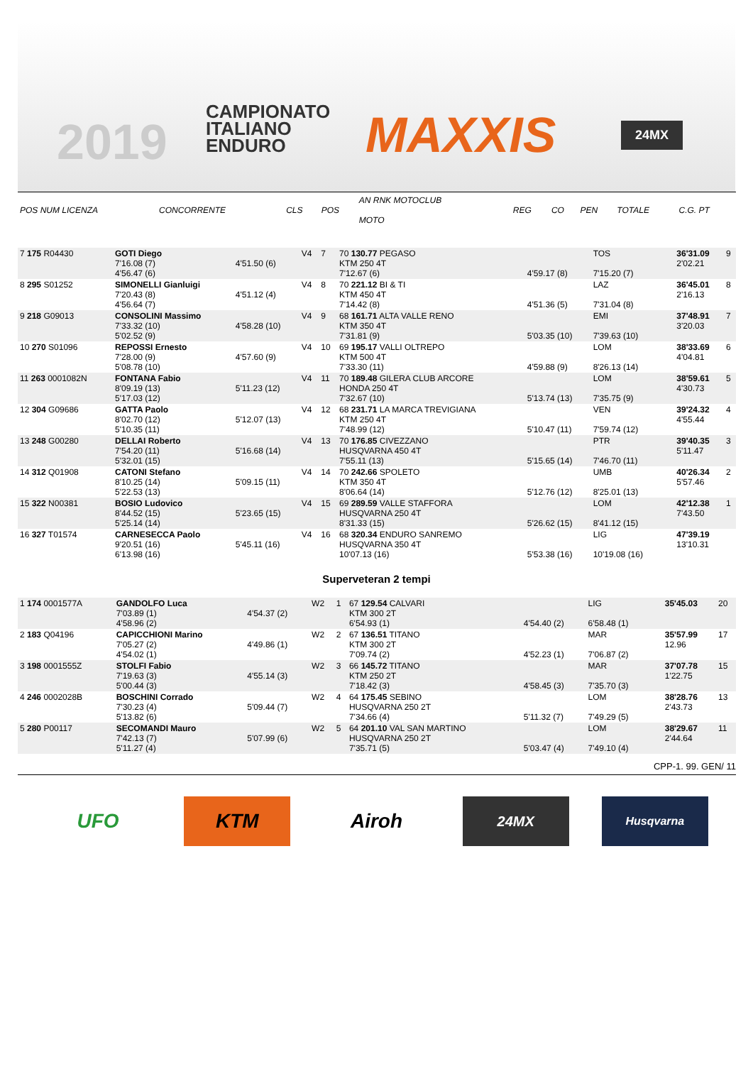2019
CAMPIONATO
ITALIANO
ENDURO
MAXXIS 24MX
| POS NUM LICENZA | CONCORRENTE | | CLS | POS | AN RNK MOTOCLUB MOTO | | REG | CO | PEN | TOTALE | C.G. PT |
| --- | --- | --- | --- | --- | --- | --- | --- | --- | --- | --- | --- |
| 7 175 R04430 | GOTI Diego 7'16.08 (7) 4'56.47 (6) | 4'51.50 (6) | V4 | 7 | 70 130.77 PEGASO KTM 250 4T 7'12.67 (6) | 4'59.17 (8) | TOS 7'15.20 (7) | | | 36'31.09 2'02.21 | 9 |
| 8 295 S01252 | SIMONELLI Gianluigi 7'20.43 (8) 4'56.64 (7) | 4'51.12 (4) | V4 | 8 | 70 221.12 BI & TI KTM 450 4T 7'14.42 (8) | 4'51.36 (5) | LAZ 7'31.04 (8) | | | 36'45.01 2'16.13 | 8 |
| 9 218 G09013 | CONSOLINI Massimo 7'33.32 (10) 5'02.52 (9) | 4'58.28 (10) | V4 | 9 | 68 161.71 ALTA VALLE RENO KTM 350 4T 7'31.81 (9) | 5'03.35 (10) | EMI 7'39.63 (10) | | | 37'48.91 3'20.03 | 7 |
| 10 270 S01096 | REPOSSI Ernesto 7'28.00 (9) 5'08.78 (10) | 4'57.60 (9) | V4 | 10 | 69 195.17 VALLI OLTREPO KTM 500 4T 7'33.30 (11) | 4'59.88 (9) | LOM 8'26.13 (14) | | | 38'33.69 4'04.81 | 6 |
| 11 263 0001082N | FONTANA Fabio 8'09.19 (13) 5'17.03 (12) | 5'11.23 (12) | V4 | 11 | 70 189.48 GILERA CLUB ARCORE HONDA 250 4T 7'32.67 (10) | 5'13.74 (13) | LOM 7'35.75 (9) | | | 38'59.61 4'30.73 | 5 |
| 12 304 G09686 | GATTA Paolo 8'02.70 (12) 5'10.35 (11) | 5'12.07 (13) | V4 | 12 | 68 231.71 LA MARCA TREVIGIANA KTM 250 4T 7'48.99 (12) | 5'10.47 (11) | VEN 7'59.74 (12) | | | 39'24.32 4'55.44 | 4 |
| 13 248 G00280 | DELLAI Roberto 7'54.20 (11) 5'32.01 (15) | 5'16.68 (14) | V4 | 13 | 70 176.85 CIVEZZANO HUSQVARNA 450 4T 7'55.11 (13) | 5'15.65 (14) | PTR 7'46.70 (11) | | | 39'40.35 5'11.47 | 3 |
| 14 312 Q01908 | CATONI Stefano 8'10.25 (14) 5'22.53 (13) | 5'09.15 (11) | V4 | 14 | 70 242.66 SPOLETO KTM 350 4T 8'06.64 (14) | 5'12.76 (12) | UMB 8'25.01 (13) | | | 40'26.34 5'57.46 | 2 |
| 15 322 N00381 | BOSIO Ludovico 8'44.52 (15) 5'25.14 (14) | 5'23.65 (15) | V4 | 15 | 69 289.59 VALLE STAFFORA HUSQVARNA 250 4T 8'31.33 (15) | 5'26.62 (15) | LOM 8'41.12 (15) | | | 42'12.38 7'43.50 | 1 |
| 16 327 T01574 | CARNESECCA Paolo 9'20.51 (16) 6'13.98 (16) | 5'45.11 (16) | V4 | 16 | 68 320.34 ENDURO SANREMO HUSQVARNA 350 4T 10'07.13 (16) | 5'53.38 (16) | LIG 10'19.08 (16) | | | 47'39.19 13'10.31 | |
Superveteran 2 tempi
| 1 174 0001577A | GANDOLFO Luca 7'03.89 (1) 4'58.96 (2) | 4'54.37 (2) | W2 | 1 | 67 129.54 CALVARI KTM 300 2T 6'54.93 (1) | 4'54.40 (2) | LIG 6'58.48 (1) | | | 35'45.03 | 20 |
| 2 183 Q04196 | CAPICCHIONI Marino 7'05.27 (2) 4'54.02 (1) | 4'49.86 (1) | W2 | 2 | 67 136.51 TITANO KTM 300 2T 7'09.74 (2) | 4'52.23 (1) | MAR 7'06.87 (2) | | | 35'57.99 12.96 | 17 |
| 3 198 0001555Z | STOLFI Fabio 7'19.63 (3) 5'00.44 (3) | 4'55.14 (3) | W2 | 3 | 66 145.72 TITANO KTM 250 2T 7'18.42 (3) | 4'58.45 (3) | MAR 7'35.70 (3) | | | 37'07.78 1'22.75 | 15 |
| 4 246 0002028B | BOSCHINI Corrado 7'30.23 (4) 5'13.82 (6) | 5'09.44 (7) | W2 | 4 | 64 175.45 SEBINO HUSQVARNA 250 2T 7'34.66 (4) | 5'11.32 (7) | LOM 7'49.29 (5) | | | 38'28.76 2'43.73 | 13 |
| 5 280 P00117 | SECOMANDI Mauro 7'42.13 (7) 5'11.27 (4) | 5'07.99 (6) | W2 | 5 | 64 201.10 VAL SAN MARTINO HUSQVARNA 250 2T 7'35.71 (5) | 5'03.47 (4) | LOM 7'49.10 (4) | | | 38'29.67 2'44.64 | 11 |
CPP-1. 99. GEN/ 11
UFO KTM Airoh
24MX
Husqvarna